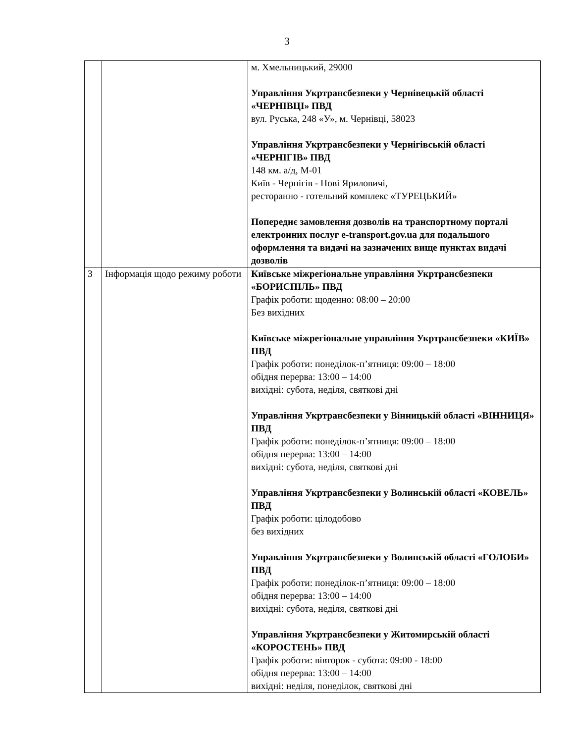3
| | | м. Хмельницький, 29000 Управління Укртрансбезпеки у Чернівецькій області «ЧЕРНІВЦІ» ПВД вул. Руська, 248 «У», м. Чернівці, 58023 Управління Укртрансбезпеки у Чернігівській області «ЧЕРНІГІВ» ПВД 148 км. а/д, М-01 Київ - Чернігів - Нові Яриловичі, ресторанно - готельний комплекс «ТУРЕЦЬКИЙ» Попереднє замовлення дозволів на транспортному порталі електронних послуг e-transport.gov.ua для подальшого оформлення та видачі на зазначених вище пунктах видачі дозволів |
| 3 | Інформація щодо режиму роботи | Київське міжрегіональне управління Укртрансбезпеки «БОРИСПІЛЬ» ПВД Графік роботи: щоденно: 08:00 – 20:00 Без вихідних Київське міжрегіональне управління Укртрансбезпеки «КИЇВ» ПВД Графік роботи: понеділок-п’ятниця: 09:00 – 18:00 обідня перерва: 13:00 – 14:00 вихідні: субота, неділя, святкові дні Управління Укртрансбезпеки у Вінницькій області «ВІННИЦЯ» ПВД Графік роботи: понеділок-п’ятниця: 09:00 – 18:00 обідня перерва: 13:00 – 14:00 вихідні: субота, неділя, святкові дні Управління Укртрансбезпеки у Волинській області «КОВЕЛЬ» ПВД Графік роботи: цілодобово без вихідних Управління Укртрансбезпеки у Волинській області «ГОЛОБИ» ПВД Графік роботи: понеділок-п’ятниця: 09:00 – 18:00 обідня перерва: 13:00 – 14:00 вихідні: субота, неділя, святкові дні Управління Укртрансбезпеки у Житомирській області «КОРОСТЕНЬ» ПВД Графік роботи: вівторок - субота: 09:00 - 18:00 обідня перерва: 13:00 – 14:00 вихідні: неділя, понеділок, святкові дні |